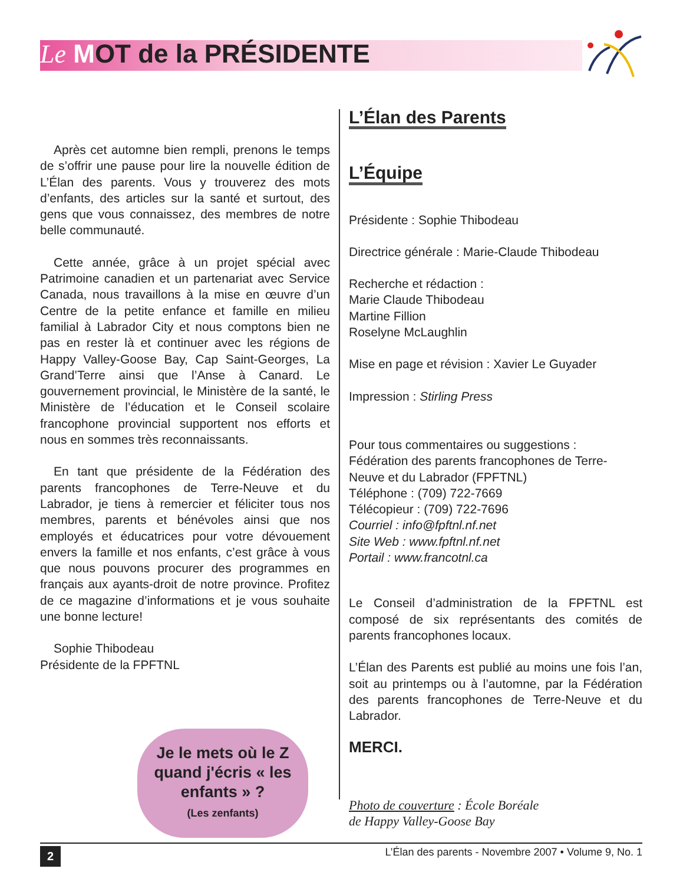Le MOT de la PRÉSIDENTE
Après cet automne bien rempli, prenons le temps de s’offrir une pause pour lire la nouvelle édition de L’Élan des parents. Vous y trouverez des mots d’enfants, des articles sur la santé et surtout, des gens que vous connaissez, des membres de notre belle communauté.
Cette année, grâce à un projet spécial avec Patrimoine canadien et un partenariat avec Service Canada, nous travaillons à la mise en œuvre d’un Centre de la petite enfance et famille en milieu familial à Labrador City et nous comptons bien ne pas en rester là et continuer avec les régions de Happy Valley-Goose Bay, Cap Saint-Georges, La Grand’Terre ainsi que l’Anse à Canard. Le gouvernement provincial, le Ministère de la santé, le Ministère de l’éducation et le Conseil scolaire francophone provincial supportent nos efforts et nous en sommes très reconnaissants.
En tant que présidente de la Fédération des parents francophones de Terre-Neuve et du Labrador, je tiens à remercier et féliciter tous nos membres, parents et bénévoles ainsi que nos employés et éducatrices pour votre dévouement envers la famille et nos enfants, c’est grâce à vous que nous pouvons procurer des programmes en français aux ayants-droit de notre province. Profitez de ce magazine d’informations et je vous souhaite une bonne lecture!
Sophie Thibodeau
Présidente de la FPFTNL
Je le mets où le Z quand j'écris « les enfants » ?
(Les zenfants)
L’Élan des Parents
L’Équipe
Présidente : Sophie Thibodeau
Directrice générale : Marie-Claude Thibodeau
Recherche et rédaction :
Marie Claude Thibodeau
Martine Fillion
Roselyne McLaughlin
Mise en page et révision : Xavier Le Guyader
Impression : Stirling Press
Pour tous commentaires ou suggestions :
Fédération des parents francophones de Terre-Neuve et du Labrador (FPFTNL)
Téléphone : (709) 722-7669
Télécopieur : (709) 722-7696
Courriel : info@fpftnl.nf.net
Site Web : www.fpftnl.nf.net
Portail : www.francotnl.ca
Le Conseil d’administration de la FPFTNL est composé de six représentants des comités de parents francophones locaux.
L’Élan des Parents est publié au moins une fois l’an, soit au printemps ou à l’automne, par la Fédération des parents francophones de Terre-Neuve et du Labrador.
MERCI.
Photo de couverture : École Boréale
de Happy Valley-Goose Bay
2 L’Élan des parents - Novembre 2007 • Volume 9, No. 1